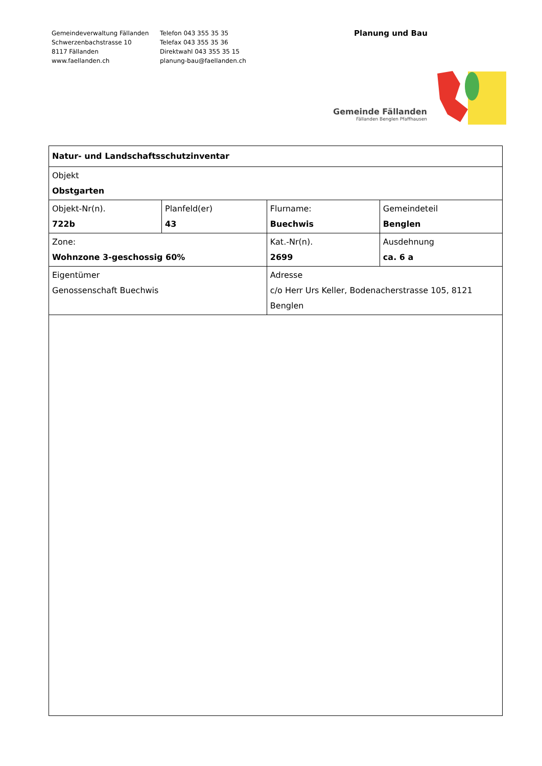Gemeindeverwaltung Fällanden
Schwerzenbachstrasse 10
8117 Fällanden
www.faellanden.ch
Telefon 043 355 35 35
Telefax 043 355 35 36
Direktwahl 043 355 35 15
planung-bau@faellanden.ch
Planung und Bau
Gemeinde Fällanden
Fällanden Benglen Pfaffhausen
| Natur- und Landschaftsschutzinventar | | | | |
| Objekt Obstgarten | | | | |
| Objekt-Nr(n). 722b | Planfeld(er) 43 | | Flurname: Buechwis | Gemeindeteil Benglen |
| Zone: Wohnzone 3-geschossig 60% | | | Kat.-Nr(n). 2699 | Ausdehnung ca. 6 a |
| Eigentümer Genossenschaft Buechwis | | Adresse c/o Herr Urs Keller, Bodenacherstrasse 105, 8121 Benglen | | |